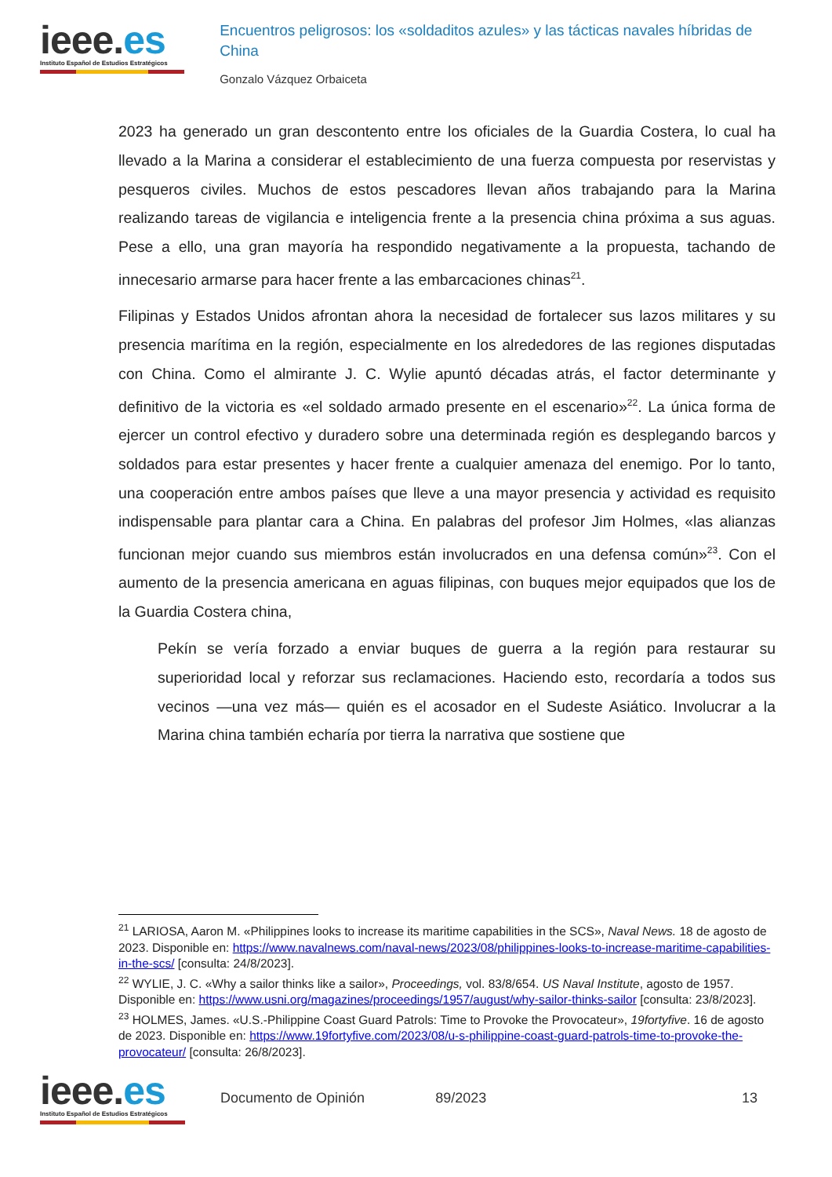ieee.es
Instituto Español de Estudios Estratégicos
Encuentros peligrosos: los «soldaditos azules» y las tácticas navales híbridas de China
Gonzalo Vázquez Orbaiceta
2023 ha generado un gran descontento entre los oficiales de la Guardia Costera, lo cual ha llevado a la Marina a considerar el establecimiento de una fuerza compuesta por reservistas y pesqueros civiles. Muchos de estos pescadores llevan años trabajando para la Marina realizando tareas de vigilancia e inteligencia frente a la presencia china próxima a sus aguas. Pese a ello, una gran mayoría ha respondido negativamente a la propuesta, tachando de innecesario armarse para hacer frente a las embarcaciones chinas<sup>21</sup>.
Filipinas y Estados Unidos afrontan ahora la necesidad de fortalecer sus lazos militares y su presencia marítima en la región, especialmente en los alrededores de las regiones disputadas con China. Como el almirante J. C. Wylie apuntó décadas atrás, el factor determinante y definitivo de la victoria es «el soldado armado presente en el escenario»<sup>22</sup>. La única forma de ejercer un control efectivo y duradero sobre una determinada región es desplegando barcos y soldados para estar presentes y hacer frente a cualquier amenaza del enemigo. Por lo tanto, una cooperación entre ambos países que lleve a una mayor presencia y actividad es requisito indispensable para plantar cara a China. En palabras del profesor Jim Holmes, «las alianzas funcionan mejor cuando sus miembros están involucrados en una defensa común»<sup>23</sup>. Con el aumento de la presencia americana en aguas filipinas, con buques mejor equipados que los de la Guardia Costera china,
Pekín se vería forzado a enviar buques de guerra a la región para restaurar su superioridad local y reforzar sus reclamaciones. Haciendo esto, recordaría a todos sus vecinos —una vez más— quién es el acosador en el Sudeste Asiático. Involucrar a la Marina china también echaría por tierra la narrativa que sostiene que
<sup>21</sup> LARIOSA, Aaron M. «Philippines looks to increase its maritime capabilities in the SCS», Naval News. 18 de agosto de 2023. Disponible en: https://www.navalnews.com/naval-news/2023/08/philippines-looks-to-increase-maritime-capabilities-in-the-scs/ [consulta: 24/8/2023].
<sup>22</sup> WYLIE, J. C. «Why a sailor thinks like a sailor», Proceedings, vol. 83/8/654. US Naval Institute, agosto de 1957. Disponible en: https://www.usni.org/magazines/proceedings/1957/august/why-sailor-thinks-sailor [consulta: 23/8/2023].
<sup>23</sup> HOLMES, James. «U.S.-Philippine Coast Guard Patrols: Time to Provoke the Provocateur», 19fortyfive. 16 de agosto de 2023. Disponible en: https://www.19fortyfive.com/2023/08/u-s-philippine-coast-guard-patrols-time-to-provoke-the-provocateur/ [consulta: 26/8/2023].
ieee.es
Instituto Español de Estudios Estratégicos
Documento de Opinión 89/2023 13